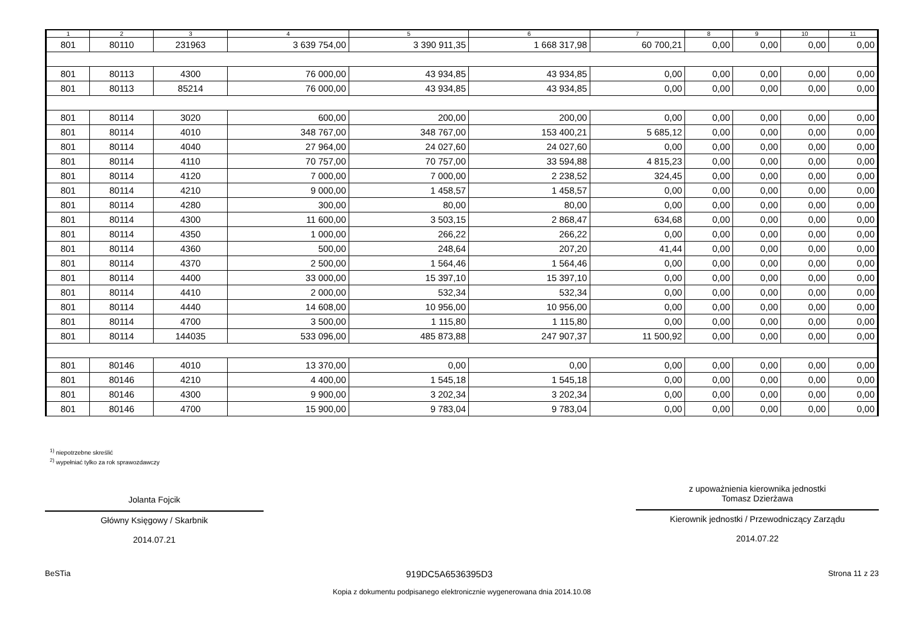| 1 | 2 | 3 | 4 | 5 | 6 | 7 | 8 | 9 | 10 | 11 |
| --- | --- | --- | --- | --- | --- | --- | --- | --- | --- | --- |
| 801 | 80110 | 231963 | 3 639 754,00 | 3 390 911,35 | 1 668 317,98 | 60 700,21 | 0,00 | 0,00 | 0,00 | 0,00 |
| 801 | 80113 | 4300 | 76 000,00 | 43 934,85 | 43 934,85 | 0,00 | 0,00 | 0,00 | 0,00 | 0,00 |
| 801 | 80113 | 85214 | 76 000,00 | 43 934,85 | 43 934,85 | 0,00 | 0,00 | 0,00 | 0,00 | 0,00 |
| 801 | 80114 | 3020 | 600,00 | 200,00 | 200,00 | 0,00 | 0,00 | 0,00 | 0,00 | 0,00 |
| 801 | 80114 | 4010 | 348 767,00 | 348 767,00 | 153 400,21 | 5 685,12 | 0,00 | 0,00 | 0,00 | 0,00 |
| 801 | 80114 | 4040 | 27 964,00 | 24 027,60 | 24 027,60 | 0,00 | 0,00 | 0,00 | 0,00 | 0,00 |
| 801 | 80114 | 4110 | 70 757,00 | 70 757,00 | 33 594,88 | 4 815,23 | 0,00 | 0,00 | 0,00 | 0,00 |
| 801 | 80114 | 4120 | 7 000,00 | 7 000,00 | 2 238,52 | 324,45 | 0,00 | 0,00 | 0,00 | 0,00 |
| 801 | 80114 | 4210 | 9 000,00 | 1 458,57 | 1 458,57 | 0,00 | 0,00 | 0,00 | 0,00 | 0,00 |
| 801 | 80114 | 4280 | 300,00 | 80,00 | 80,00 | 0,00 | 0,00 | 0,00 | 0,00 | 0,00 |
| 801 | 80114 | 4300 | 11 600,00 | 3 503,15 | 2 868,47 | 634,68 | 0,00 | 0,00 | 0,00 | 0,00 |
| 801 | 80114 | 4350 | 1 000,00 | 266,22 | 266,22 | 0,00 | 0,00 | 0,00 | 0,00 | 0,00 |
| 801 | 80114 | 4360 | 500,00 | 248,64 | 207,20 | 41,44 | 0,00 | 0,00 | 0,00 | 0,00 |
| 801 | 80114 | 4370 | 2 500,00 | 1 564,46 | 1 564,46 | 0,00 | 0,00 | 0,00 | 0,00 | 0,00 |
| 801 | 80114 | 4400 | 33 000,00 | 15 397,10 | 15 397,10 | 0,00 | 0,00 | 0,00 | 0,00 | 0,00 |
| 801 | 80114 | 4410 | 2 000,00 | 532,34 | 532,34 | 0,00 | 0,00 | 0,00 | 0,00 | 0,00 |
| 801 | 80114 | 4440 | 14 608,00 | 10 956,00 | 10 956,00 | 0,00 | 0,00 | 0,00 | 0,00 | 0,00 |
| 801 | 80114 | 4700 | 3 500,00 | 1 115,80 | 1 115,80 | 0,00 | 0,00 | 0,00 | 0,00 | 0,00 |
| 801 | 80114 | 144035 | 533 096,00 | 485 873,88 | 247 907,37 | 11 500,92 | 0,00 | 0,00 | 0,00 | 0,00 |
| 801 | 80146 | 4010 | 13 370,00 | 0,00 | 0,00 | 0,00 | 0,00 | 0,00 | 0,00 | 0,00 |
| 801 | 80146 | 4210 | 4 400,00 | 1 545,18 | 1 545,18 | 0,00 | 0,00 | 0,00 | 0,00 | 0,00 |
| 801 | 80146 | 4300 | 9 900,00 | 3 202,34 | 3 202,34 | 0,00 | 0,00 | 0,00 | 0,00 | 0,00 |
| 801 | 80146 | 4700 | 15 900,00 | 9 783,04 | 9 783,04 | 0,00 | 0,00 | 0,00 | 0,00 | 0,00 |
<sup>1)</sup> niepotrzebne skreślić
<sup>2)</sup> wypełniać tylko za rok sprawozdawczy
Jolanta Fojcik
Główny Księgowy / Skarbnik
2014.07.21
z upoważnienia kierownika jednostki
Tomasz Dzierżawa
Kierownik jednostki / Przewodniczący Zarządu
2014.07.22
BeSTia 919DC5A6536395D3 Strona 11 z 23
Kopia z dokumentu podpisanego elektronicznie wygenerowana dnia 2014.10.08